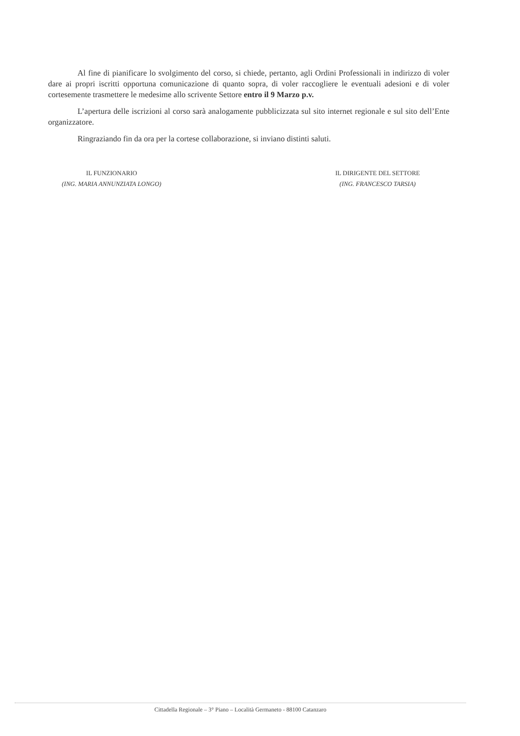Al fine di pianificare lo svolgimento del corso, si chiede, pertanto, agli Ordini Professionali in indirizzo di voler dare ai propri iscritti opportuna comunicazione di quanto sopra, di voler raccogliere le eventuali adesioni e di voler cortesemente trasmettere le medesime allo scrivente Settore entro il 9 Marzo p.v.
L’apertura delle iscrizioni al corso sarà analogamente pubblicizzata sul sito internet regionale e sul sito dell’Ente organizzatore.
Ringraziando fin da ora per la cortese collaborazione, si inviano distinti saluti.
IL FUNZIONARIO
(ING. MARIA ANNUNZIATA LONGO)
IL DIRIGENTE DEL SETTORE
(ING. FRANCESCO TARSIA)
Cittadella Regionale – 3° Piano – Località Germaneto - 88100 Catanzaro